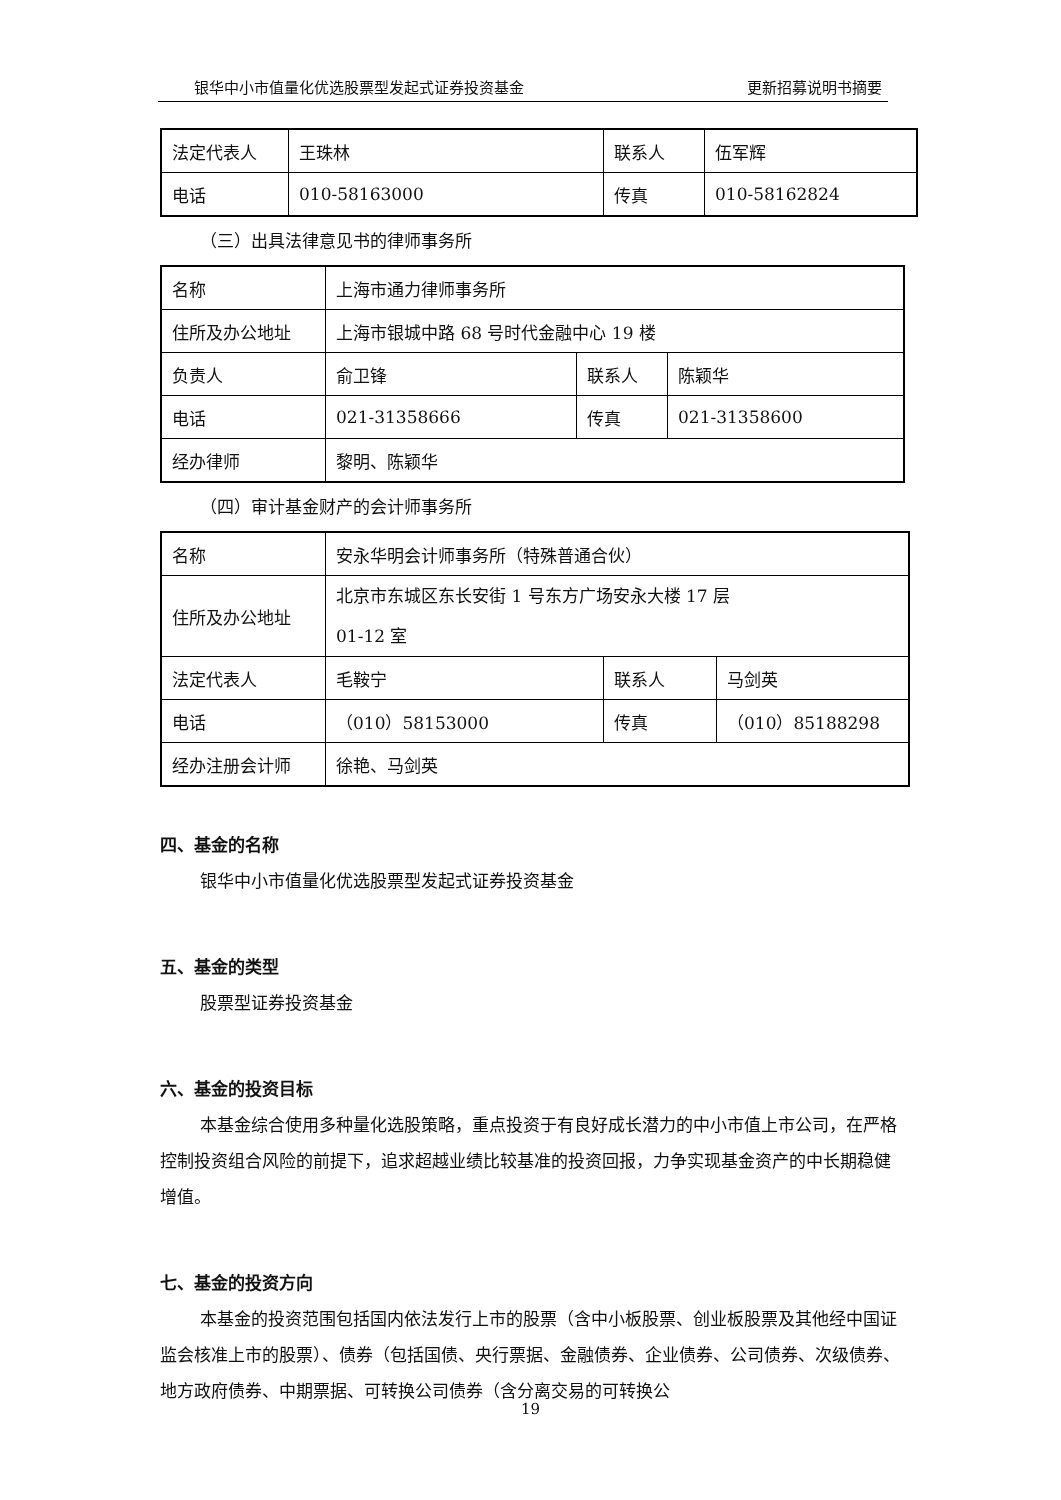银华中小市值量化优选股票型发起式证券投资基金 更新招募说明书摘要
| 法定代表人 | 王珠林 | 联系人 | 伍军辉 |
| 电话 | 010-58163000 | 传真 | 010-58162824 |
（三）出具法律意见书的律师事务所
| 名称 | 上海市通力律师事务所 | | |
| 住所及办公地址 | 上海市银城中路 68 号时代金融中心 19 楼 | | |
| 负责人 | 俞卫锋 | 联系人 | 陈颖华 |
| 电话 | 021-31358666 | 传真 | 021-31358600 |
| 经办律师 | 黎明、陈颖华 | | |
（四）审计基金财产的会计师事务所
| 名称 | 安永华明会计师事务所（特殊普通合伙） | | |
| 住所及办公地址 | 北京市东城区东长安街 1 号东方广场安永大楼 17 层 01-12 室 | | |
| 法定代表人 | 毛鞍宁 | 联系人 | 马剑英 |
| 电话 | （010）58153000 | 传真 | （010）85188298 |
| 经办注册会计师 | 徐艳、马剑英 | | |
四、基金的名称
银华中小市值量化优选股票型发起式证券投资基金
五、基金的类型
股票型证券投资基金
六、基金的投资目标
本基金综合使用多种量化选股策略，重点投资于有良好成长潜力的中小市值上市公司，在严格控制投资组合风险的前提下，追求超越业绩比较基准的投资回报，力争实现基金资产的中长期稳健增值。
七、基金的投资方向
本基金的投资范围包括国内依法发行上市的股票（含中小板股票、创业板股票及其他经中国证监会核准上市的股票）、债券（包括国债、央行票据、金融债券、企业债券、公司债券、次级债券、地方政府债券、中期票据、可转换公司债券（含分离交易的可转换公
19